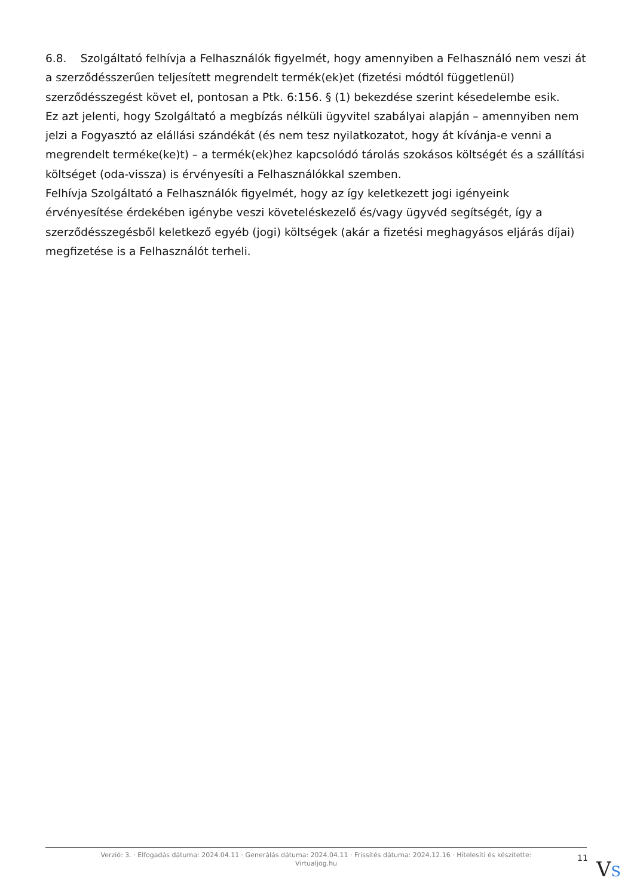6.8. Szolgáltató felhívja a Felhasználók figyelmét, hogy amennyiben a Felhasználó nem veszi át a szerződésszerűen teljesített megrendelt termék(ek)et (fizetési módtól függetlenül) szerződésszegést követ el, pontosan a Ptk. 6:156. § (1) bekezdése szerint késedelembe esik.
Ez azt jelenti, hogy Szolgáltató a megbízás nélküli ügyvitel szabályai alapján – amennyiben nem jelzi a Fogyasztó az elállási szándékát (és nem tesz nyilatkozatot, hogy át kívánja-e venni a megrendelt terméke(ke)t) – a termék(ek)hez kapcsolódó tárolás szokásos költségét és a szállítási költséget (oda-vissza) is érvényesíti a Felhasználókkal szemben.
Felhívja Szolgáltató a Felhasználók figyelmét, hogy az így keletkezett jogi igényeink érvényesítése érdekében igénybe veszi követeléskezelő és/vagy ügyvéd segítségét, így a szerződésszegésből keletkező egyéb (jogi) költségek (akár a fizetési meghagyásos eljárás díjai) megfizetése is a Felhasználót terheli.
Verzió: 3. · Elfogadás dátuma: 2024.04.11 · Generálás dátuma: 2024.04.11 · Frissítés dátuma: 2024.12.16 · Hitelesíti és készítette:
Virtualjog.hu
11 VS